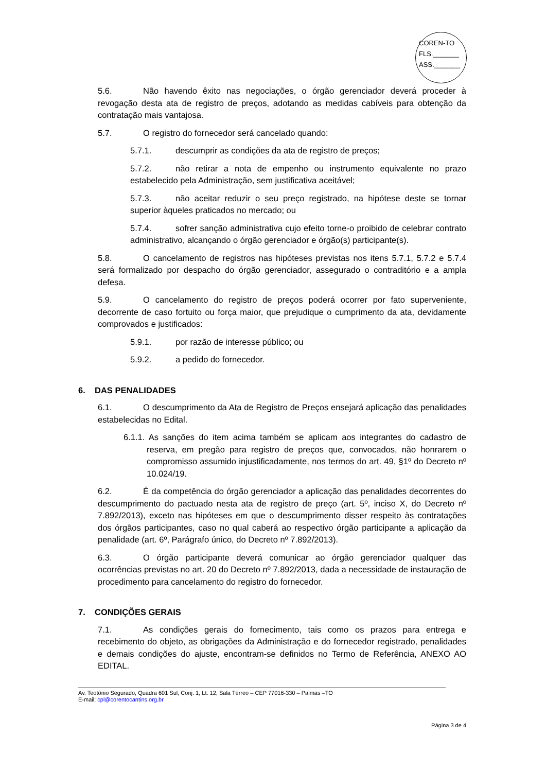COREN-TO
FLS._______
ASS._______
5.6. Não havendo êxito nas negociações, o órgão gerenciador deverá proceder à revogação desta ata de registro de preços, adotando as medidas cabíveis para obtenção da contratação mais vantajosa.
5.7. O registro do fornecedor será cancelado quando:
5.7.1. descumprir as condições da ata de registro de preços;
5.7.2. não retirar a nota de empenho ou instrumento equivalente no prazo estabelecido pela Administração, sem justificativa aceitável;
5.7.3. não aceitar reduzir o seu preço registrado, na hipótese deste se tornar superior àqueles praticados no mercado; ou
5.7.4. sofrer sanção administrativa cujo efeito torne-o proibido de celebrar contrato administrativo, alcançando o órgão gerenciador e órgão(s) participante(s).
5.8. O cancelamento de registros nas hipóteses previstas nos itens 5.7.1, 5.7.2 e 5.7.4 será formalizado por despacho do órgão gerenciador, assegurado o contraditório e a ampla defesa.
5.9. O cancelamento do registro de preços poderá ocorrer por fato superveniente, decorrente de caso fortuito ou força maior, que prejudique o cumprimento da ata, devidamente comprovados e justificados:
5.9.1. por razão de interesse público; ou
5.9.2. a pedido do fornecedor.
6. DAS PENALIDADES
6.1. O descumprimento da Ata de Registro de Preços ensejará aplicação das penalidades estabelecidas no Edital.
6.1.1. As sanções do item acima também se aplicam aos integrantes do cadastro de reserva, em pregão para registro de preços que, convocados, não honrarem o compromisso assumido injustificadamente, nos termos do art. 49, §1º do Decreto nº 10.024/19.
6.2. É da competência do órgão gerenciador a aplicação das penalidades decorrentes do descumprimento do pactuado nesta ata de registro de preço (art. 5º, inciso X, do Decreto nº 7.892/2013), exceto nas hipóteses em que o descumprimento disser respeito às contratações dos órgãos participantes, caso no qual caberá ao respectivo órgão participante a aplicação da penalidade (art. 6º, Parágrafo único, do Decreto nº 7.892/2013).
6.3. O órgão participante deverá comunicar ao órgão gerenciador qualquer das ocorrências previstas no art. 20 do Decreto nº 7.892/2013, dada a necessidade de instauração de procedimento para cancelamento do registro do fornecedor.
7. CONDIÇÕES GERAIS
7.1. As condições gerais do fornecimento, tais como os prazos para entrega e recebimento do objeto, as obrigações da Administração e do fornecedor registrado, penalidades e demais condições do ajuste, encontram-se definidos no Termo de Referência, ANEXO AO EDITAL.
Av. Teotônio Segurado, Quadra 601 Sul, Conj. 1, Lt. 12, Sala Térreo – CEP 77016-330 – Palmas –TO
E-mail: cpl@corentocantins.org.br
Página 3 de 4